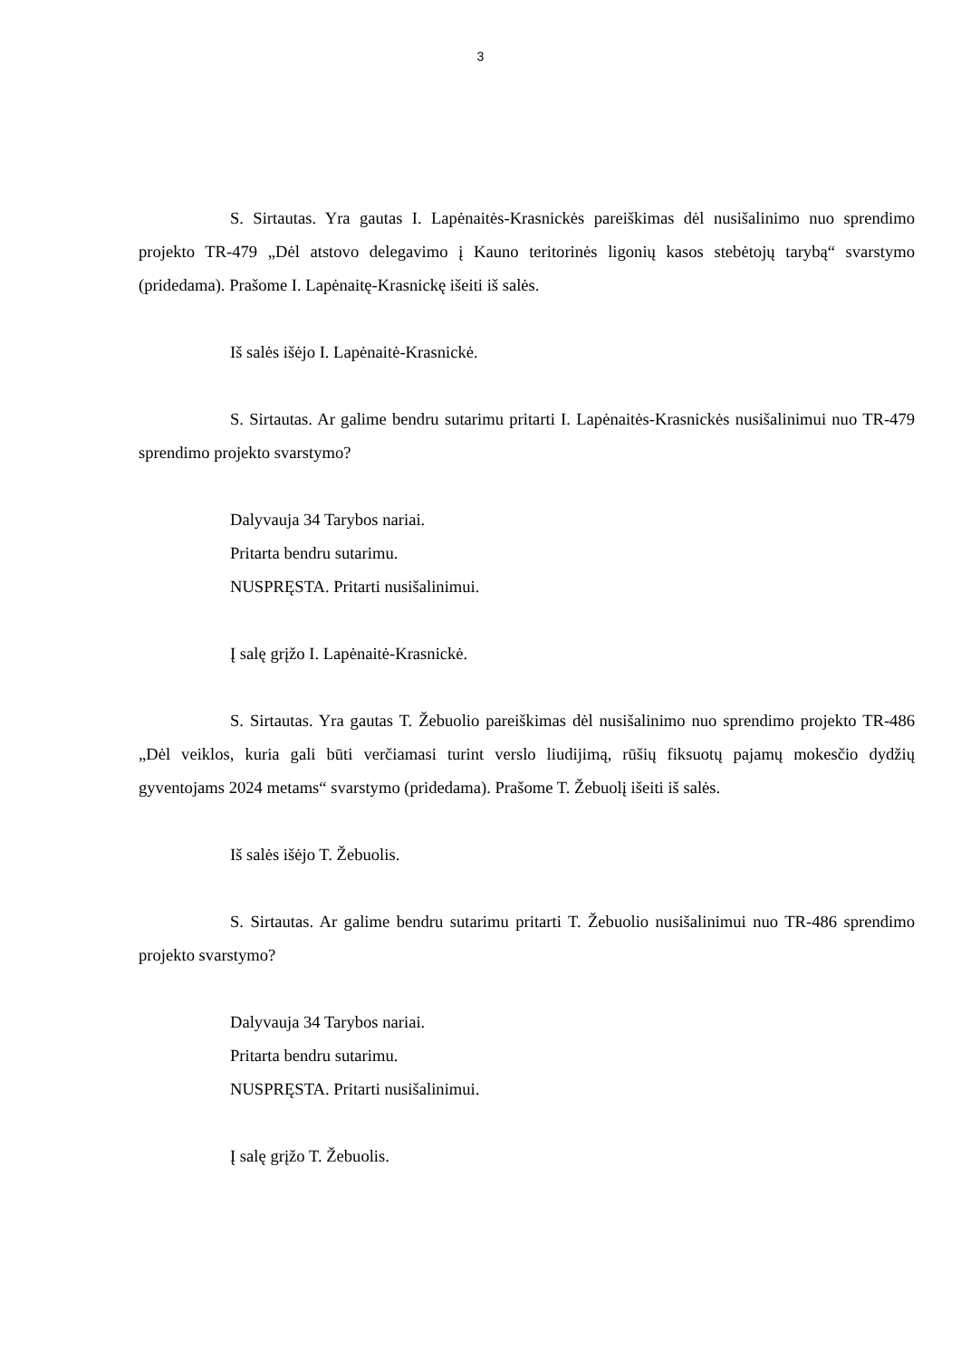3
S. Sirtautas. Yra gautas I. Lapėnaitės-Krasnickės pareiškimas dėl nusišalinimo nuo sprendimo projekto TR-479 „Dėl atstovo delegavimo į Kauno teritorinės ligonių kasos stebėtojų tarybą“ svarstymo (pridedama). Prašome I. Lapėnaitę-Krasnickę išeiti iš salės.
Iš salės išėjo I. Lapėnaitė-Krasnickė.
S. Sirtautas. Ar galime bendru sutarimu pritarti I. Lapėnaitės-Krasnickės nusišalinimui nuo TR-479 sprendimo projekto svarstymo?
Dalyvauja 34 Tarybos nariai.
Pritarta bendru sutarimu.
NUSPRĘSTA. Pritarti nusišalinimui.
Į salę grįžo I. Lapėnaitė-Krasnickė.
S. Sirtautas. Yra gautas T. Žebuolio pareiškimas dėl nusišalinimo nuo sprendimo projekto TR-486 „Dėl veiklos, kuria gali būti verčiamasi turint verslo liudijimą, rūšių fiksuotų pajamų mokesčio dydžių gyventojams 2024 metams“ svarstymo (pridedama). Prašome T. Žebuolį išeiti iš salės.
Iš salės išėjo T. Žebuolis.
S. Sirtautas. Ar galime bendru sutarimu pritarti T. Žebuolio nusišalinimui nuo TR-486 sprendimo projekto svarstymo?
Dalyvauja 34 Tarybos nariai.
Pritarta bendru sutarimu.
NUSPRĘSTA. Pritarti nusišalinimui.
Į salę grįžo T. Žebuolis.